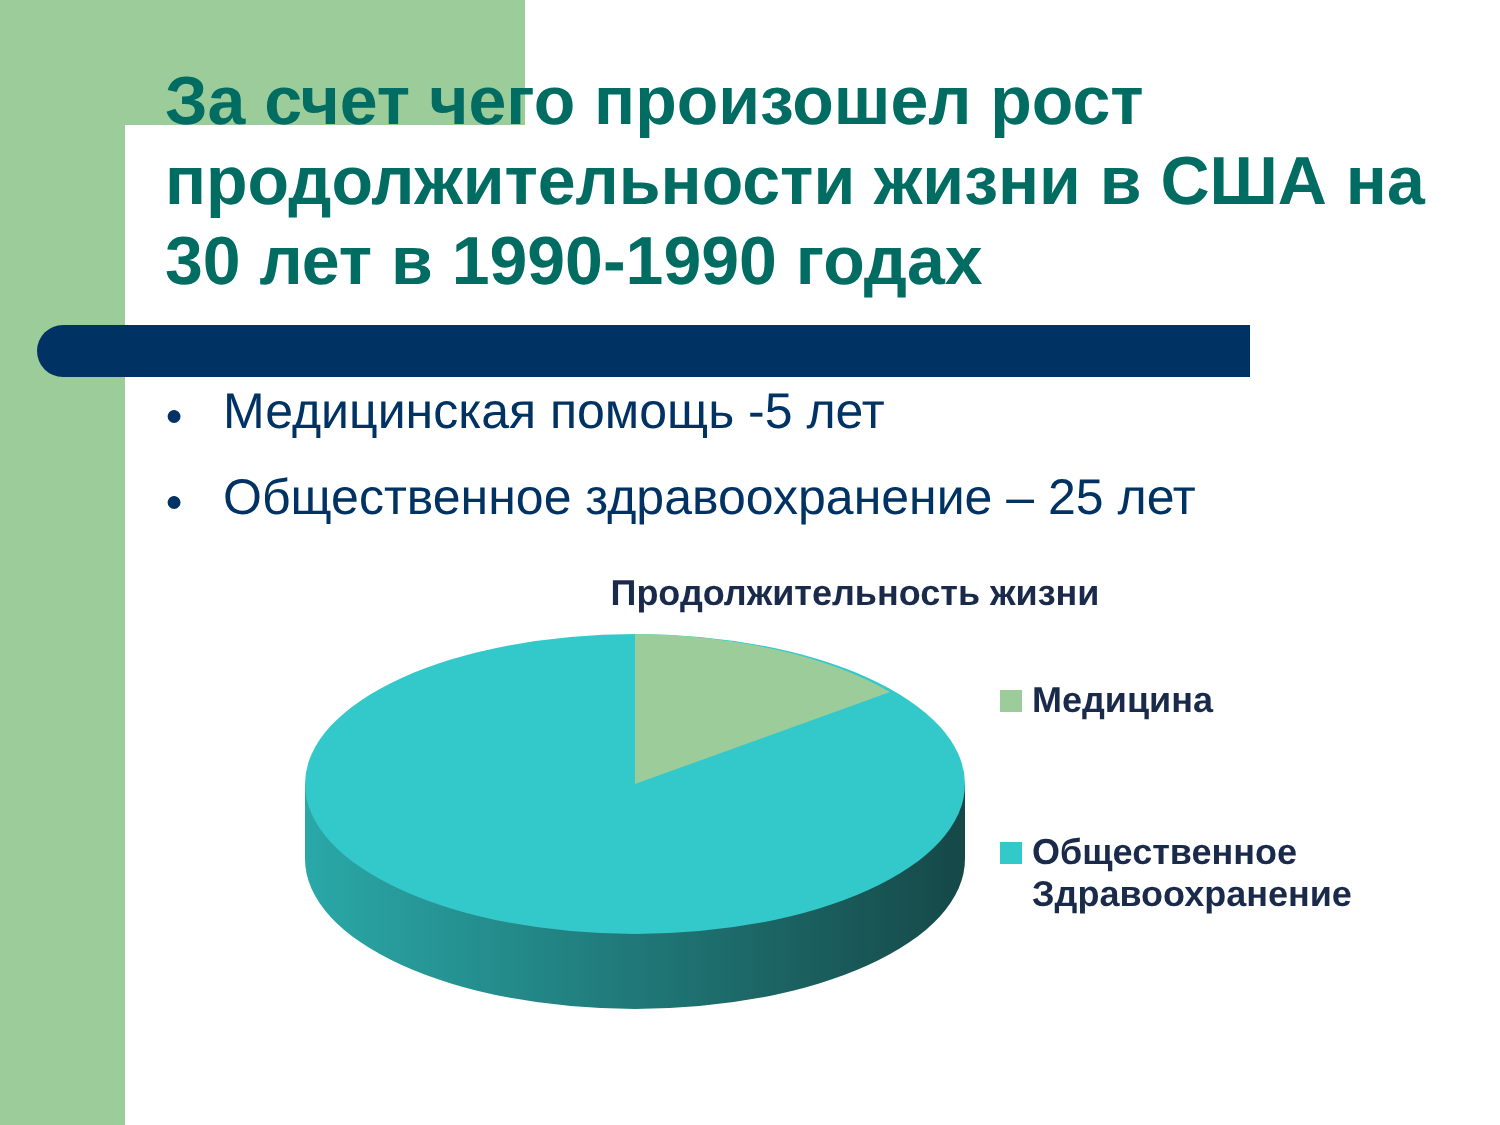За счет чего произошел рост продолжительности жизни в США на 30 лет в 1990-1990 годах
● Медицинская помощь -5 лет
● Общественное здравоохранение – 25 лет
Продолжительность жизни
Медицина
Общественное
Здравоохранение